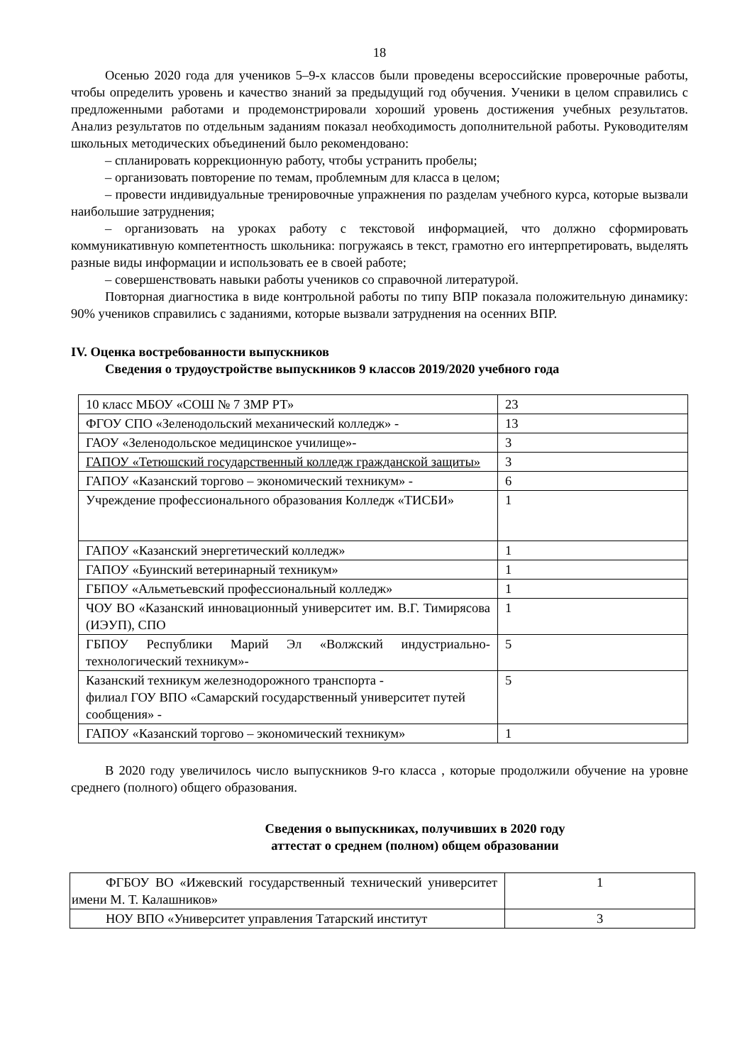18
Осенью 2020 года для учеников 5–9-х классов были проведены всероссийские проверочные работы, чтобы определить уровень и качество знаний за предыдущий год обучения. Ученики в целом справились с предложенными работами и продемонстрировали хороший уровень достижения учебных результатов. Анализ результатов по отдельным заданиям показал необходимость дополнительной работы. Руководителям школьных методических объединений было рекомендовано:
– спланировать коррекционную работу, чтобы устранить пробелы;
– организовать повторение по темам, проблемным для класса в целом;
– провести индивидуальные тренировочные упражнения по разделам учебного курса, которые вызвали наибольшие затруднения;
– организовать на уроках работу с текстовой информацией, что должно сформировать коммуникативную компетентность школьника: погружаясь в текст, грамотно его интерпретировать, выделять разные виды информации и использовать ее в своей работе;
– совершенствовать навыки работы учеников со справочной литературой.
Повторная диагностика в виде контрольной работы по типу ВПР показала положительную динамику: 90% учеников справились с заданиями, которые вызвали затруднения на осенних ВПР.
IV. Оценка востребованности выпускников
Сведения о трудоустройстве выпускников 9 классов 2019/2020 учебного года
| 10 класс МБОУ «СОШ № 7 ЗМР РТ» | 23 |
| ФГОУ СПО «Зеленодольский механический колледж» - | 13 |
| ГАОУ «Зеленодольское медицинское училище»- | 3 |
| ГАПОУ «Тетюшский государственный колледж гражданской защиты» | 3 |
| ГАПОУ «Казанский торгово – экономический техникум» - | 6 |
| Учреждение профессионального образования Колледж «ТИСБИ» | 1 |
| ГАПОУ «Казанский энергетический колледж» | 1 |
| ГАПОУ «Буинский ветеринарный техникум» | 1 |
| ГБПОУ «Альметьевский профессиональный колледж» | 1 |
| ЧОУ ВО «Казанский инновационный университет им. В.Г. Тимирясова (ИЭУП), СПО | 1 |
| ГБПОУ Республики Марий Эл «Волжский индустриально-технологический техникум»- | 5 |
| Казанский техникум железнодорожного транспорта - филиал ГОУ ВПО «Самарский государственный университет путей сообщения» - | 5 |
| ГАПОУ «Казанский торгово – экономический техникум» | 1 |
В 2020 году увеличилось число выпускников 9-го класса , которые продолжили обучение на уровне среднего (полного) общего образования.
Сведения о выпускниках, получивших в 2020 году
аттестат о среднем (полном) общем образовании
| ФГБОУ ВО «Ижевский государственный технический университет имени М. Т. Калашников» | 1 |
| НОУ ВПО «Университет управления Татарский институт | 3 |